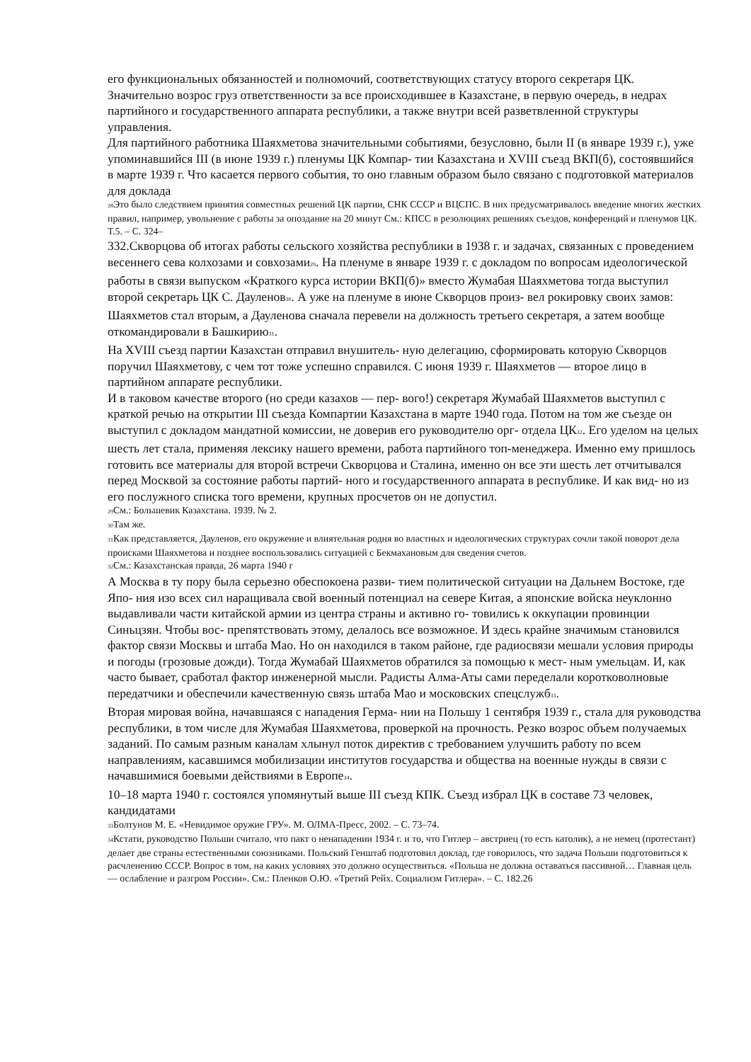его функциональных обязанностей и полномочий, соответствующих статусу второго секретаря ЦК. Значительно возрос груз ответственности за все происходившее в Казахстане, в первую очередь, в недрах партийного и государственного аппарата республики, а также внутри всей разветвленной структуры управления.
Для партийного работника Шаяхметова значительными событиями, безусловно, были II (в январе 1939 г.), уже упоминавшийся III (в июне 1939 г.) пленумы ЦК Компар- тии Казахстана и XVIII съезд ВКП(б), состоявшийся в марте 1939 г. Что касается первого события, то оно главным образом было связано с подготовкой материалов для доклада
<sub>28</sub>Это было следствием принятия совместных решений ЦК партии, СНК СССР и ВЦСПС. В них предусматривалось введение многих жестких правил, например, увольнение с работы за опоздание на 20 минут См.: КПСС в резолюциях решениях съездов, конференций и пленумов ЦК. Т.5. – С. 324–
332.Скворцова об итогах работы сельского хозяйства республики в 1938 г. и задачах, связанных с проведением весеннего сева колхозами и совхозами<sub>29</sub>. На пленуме в январе 1939 г. с докладом по вопросам идеологической работы в связи выпуском «Краткого курса истории ВКП(б)» вместо Жумабая Шаяхметова тогда выступил второй секретарь ЦК С. Дауленов<sub>30</sub>. А уже на пленуме в июне Скворцов произ- вел рокировку своих замов: Шаяхметов стал вторым, а Дауленова сначала перевели на должность третьего секретаря, а затем вообще откомандировали в Башкирию<sub>31</sub>.
На XVIII съезд партии Казахстан отправил внушитель- ную делегацию, сформировать которую Скворцов поручил Шаяхметову, с чем тот тоже успешно справился. С июня 1939 г. Шаяхметов — второе лицо в партийном аппарате республики.
И в таковом качестве второго (но среди казахов — пер- вого!) секретаря Жумабай Шаяхметов выступил с краткой речью на открытии III съезда Компартии Казахстана в марте 1940 года. Потом на том же съезде он выступил с докладом мандатной комиссии, не доверив его руководителю орг- отдела ЦК<sub>32</sub>. Его уделом на целых шесть лет стала, применяя лексику нашего времени, работа партийного топ-менеджера. Именно ему пришлось готовить все материалы для второй встречи Скворцова и Сталина, именно он все эти шесть лет отчитывался перед Москвой за состояние работы партий- ного и государственного аппарата в республике. И как вид- но из его послужного списка того времени, крупных просчетов он не допустил.
<sub>29</sub>См.: Большевик Казахстана. 1939. № 2.
<sub>30</sub>Там же.
<sub>31</sub>Как представляется, Дауленов, его окружение и влиятельная родня во властных и идеологических структурах сочли такой поворот дела происками Шаяхметова и позднее воспользовались ситуацией с Бекмахановым для сведения счетов.
<sub>32</sub>См.: Казахстанская правда, 26 марта 1940 г
А Москва в ту пору была серьезно обеспокоена разви- тием политической ситуации на Дальнем Востоке, где Япо- ния изо всех сил наращивала свой военный потенциал на севере Китая, а японские войска неуклонно выдавливали части китайской армии из центра страны и активно го- товились к оккупации провинции Синьцзян. Чтобы вос- препятствовать этому, делалось все возможное. И здесь крайне значимым становился фактор связи Москвы и штаба Мао. Но он находился в таком районе, где радиосвязи мешали условия природы и погоды (грозовые дожди). Тогда Жумабай Шаяхметов обратился за помощью к мест- ным умельцам. И, как часто бывает, сработал фактор инженерной мысли. Радисты Алма-Аты сами переделали коротковолновые передатчики и обеспечили качественную связь штаба Мао и московских спецслужб<sub>33</sub>.
Вторая мировая война, начавшаяся с нападения Герма- нии на Польшу 1 сентября 1939 г., стала для руководства республики, в том числе для Жумабая Шаяхметова, проверкой на прочность. Резко возрос объем получаемых заданий. По самым разным каналам хлынул поток директив с требованием улучшить работу по всем направлениям, касавшимся мобилизации институтов государства и общества на военные нужды в связи с начавшимися боевыми действиями в Европе<sub>34</sub>.
10–18 марта 1940 г. состоялся упомянутый выше III съезд КПК. Съезд избрал ЦК в составе 73 человек, кандидатами
<sub>33</sub>Болтунов М. Е. «Невидимое оружие ГРУ». М. ОЛМА-Пресс, 2002. – С. 73–74.
<sub>34</sub>Кстати, руководство Польши считало, что пакт о ненападении 1934 г. и то, что Гитлер – австриец (то есть католик), а не немец (протестант) делает две страны естественными союзниками. Польский Генштаб подготовил доклад, где говорилось, что задача Польши подготовиться к расчленению СССР. Вопрос в том, на каких условиях это должно осуществиться. «Польша не должна оставаться пассивной… Главная цель — ослабление и разгром России». См.: Пленков О.Ю. «Третий Рейх. Социализм Гитлера». – С. 182.26